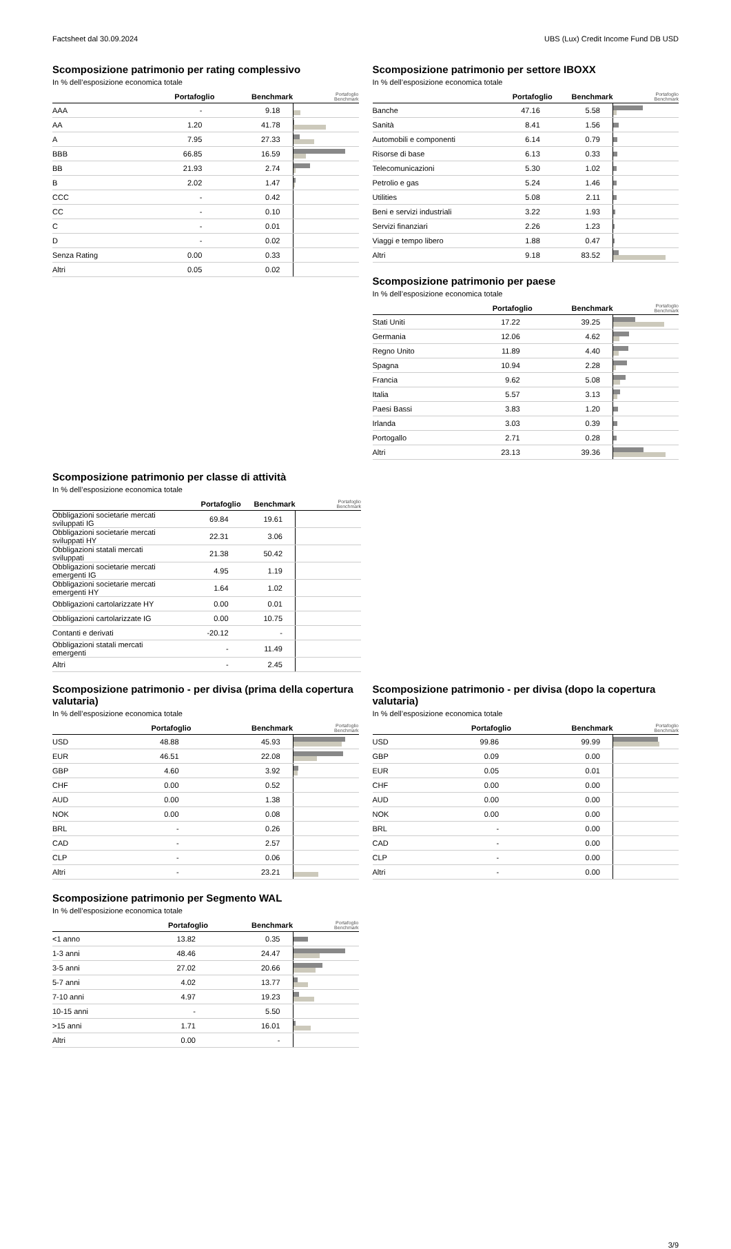Factsheet dal 30.09.2024 UBS (Lux) Credit Income Fund DB USD
Scomposizione patrimonio per rating complessivo
In % dell’esposizione economica totale
| | Portafoglio | Benchmark | Portafoglio Benchmark |
| --- | --- | --- | --- |
| AAA | - | 9.18 | |
| AA | 1.20 | 41.78 | |
| A | 7.95 | 27.33 | |
| BBB | 66.85 | 16.59 | |
| BB | 21.93 | 2.74 | |
| B | 2.02 | 1.47 | |
| CCC | - | 0.42 | |
| CC | - | 0.10 | |
| C | - | 0.01 | |
| D | - | 0.02 | |
| Senza Rating | 0.00 | 0.33 | |
| Altri | 0.05 | 0.02 | |
Scomposizione patrimonio per settore IBOXX
In % dell’esposizione economica totale
| | Portafoglio | Benchmark | Portafoglio Benchmark |
| --- | --- | --- | --- |
| Banche | 47.16 | 5.58 | |
| Sanità | 8.41 | 1.56 | |
| Automobili e componenti | 6.14 | 0.79 | |
| Risorse di base | 6.13 | 0.33 | |
| Telecomunicazioni | 5.30 | 1.02 | |
| Petrolio e gas | 5.24 | 1.46 | |
| Utilities | 5.08 | 2.11 | |
| Beni e servizi industriali | 3.22 | 1.93 | |
| Servizi finanziari | 2.26 | 1.23 | |
| Viaggi e tempo libero | 1.88 | 0.47 | |
| Altri | 9.18 | 83.52 | |
Scomposizione patrimonio per paese
In % dell’esposizione economica totale
| | Portafoglio | Benchmark | Portafoglio Benchmark |
| --- | --- | --- | --- |
| Stati Uniti | 17.22 | 39.25 | |
| Germania | 12.06 | 4.62 | |
| Regno Unito | 11.89 | 4.40 | |
| Spagna | 10.94 | 2.28 | |
| Francia | 9.62 | 5.08 | |
| Italia | 5.57 | 3.13 | |
| Paesi Bassi | 3.83 | 1.20 | |
| Irlanda | 3.03 | 0.39 | |
| Portogallo | 2.71 | 0.28 | |
| Altri | 23.13 | 39.36 | |
Scomposizione patrimonio per classe di attività
In % dell’esposizione economica totale
| | Portafoglio | Benchmark | Portafoglio Benchmark |
| --- | --- | --- | --- |
| Obbligazioni societarie mercati sviluppati IG | 69.84 | 19.61 | |
| Obbligazioni societarie mercati sviluppati HY | 22.31 | 3.06 | |
| Obbligazioni statali mercati sviluppati | 21.38 | 50.42 | |
| Obbligazioni societarie mercati emergenti IG | 4.95 | 1.19 | |
| Obbligazioni societarie mercati emergenti HY | 1.64 | 1.02 | |
| Obbligazioni cartolarizzate HY | 0.00 | 0.01 | |
| Obbligazioni cartolarizzate IG | 0.00 | 10.75 | |
| Contanti e derivati | -20.12 | - | |
| Obbligazioni statali mercati emergenti | - | 11.49 | |
| Altri | - | 2.45 | |
Scomposizione patrimonio - per divisa (prima della copertura valutaria)
In % dell’esposizione economica totale
| | Portafoglio | Benchmark | Portafoglio Benchmark |
| --- | --- | --- | --- |
| USD | 48.88 | 45.93 | |
| EUR | 46.51 | 22.08 | |
| GBP | 4.60 | 3.92 | |
| CHF | 0.00 | 0.52 | |
| AUD | 0.00 | 1.38 | |
| NOK | 0.00 | 0.08 | |
| BRL | - | 0.26 | |
| CAD | - | 2.57 | |
| CLP | - | 0.06 | |
| Altri | - | 23.21 | |
Scomposizione patrimonio per Segmento WAL
In % dell’esposizione economica totale
| | Portafoglio | Benchmark | Portafoglio Benchmark |
| --- | --- | --- | --- |
| <1 anno | 13.82 | 0.35 | |
| 1-3 anni | 48.46 | 24.47 | |
| 3-5 anni | 27.02 | 20.66 | |
| 5-7 anni | 4.02 | 13.77 | |
| 7-10 anni | 4.97 | 19.23 | |
| 10-15 anni | - | 5.50 | |
| >15 anni | 1.71 | 16.01 | |
| Altri | 0.00 | - | |
Scomposizione patrimonio - per divisa (dopo la copertura valutaria)
In % dell’esposizione economica totale
| | Portafoglio | Benchmark | Portafoglio Benchmark |
| --- | --- | --- | --- |
| USD | 99.86 | 99.99 | |
| GBP | 0.09 | 0.00 | |
| EUR | 0.05 | 0.01 | |
| CHF | 0.00 | 0.00 | |
| AUD | 0.00 | 0.00 | |
| NOK | 0.00 | 0.00 | |
| BRL | - | 0.00 | |
| CAD | - | 0.00 | |
| CLP | - | 0.00 | |
| Altri | - | 0.00 | |
3/9